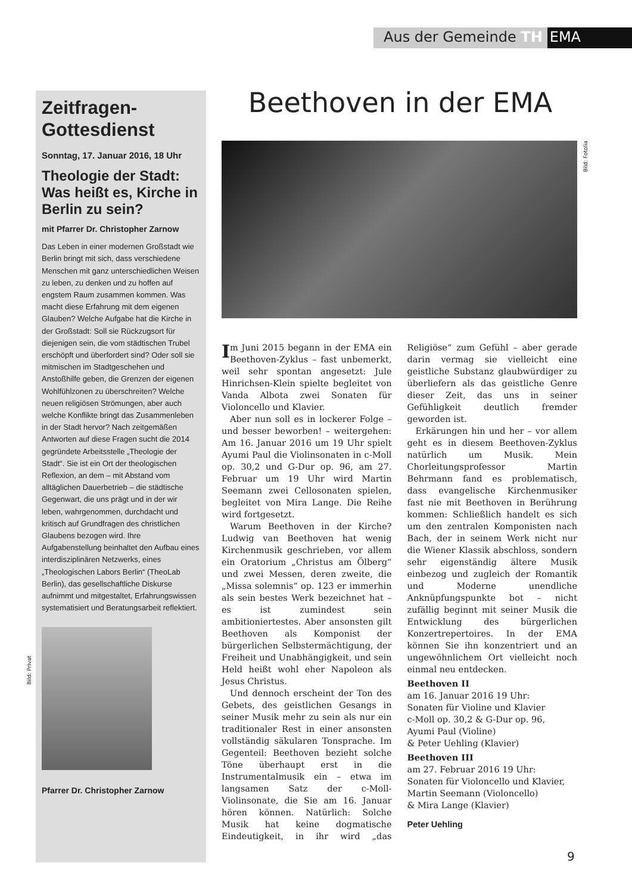Aus der Gemeinde TH EMA
Zeitfragen-
Gottesdienst
Sonntag, 17. Januar 2016, 18 Uhr
Theologie der Stadt: Was heißt es, Kirche in Berlin zu sein?
mit Pfarrer Dr. Christopher Zarnow
Das Leben in einer modernen Großstadt wie Berlin bringt mit sich, dass verschiedene Menschen mit ganz unterschiedlichen Weisen zu leben, zu denken und zu hoffen auf engstem Raum zusammen kommen. Was macht diese Erfahrung mit dem eigenen Glauben? Welche Aufgabe hat die Kirche in der Großstadt: Soll sie Rückzugsort für diejenigen sein, die vom städtischen Trubel erschöpft und überfordert sind? Oder soll sie mitmischen im Stadtgeschehen und Anstoßhilfe geben, die Grenzen der eigenen Wohlfühlzonen zu überschreiten? Welche neuen religiösen Strömungen, aber auch welche Konflikte bringt das Zusammenleben in der Stadt hervor? Nach zeitgemäßen Antworten auf diese Fragen sucht die 2014 gegründete Arbeitsstelle „Theologie der Stadt“. Sie ist ein Ort der theologischen Reflexion, an dem – mit Abstand vom alltäglichen Dauerbetrieb – die städtische Gegenwart, die uns prägt und in der wir leben, wahrgenommen, durchdacht und kritisch auf Grundfragen des christlichen Glaubens bezogen wird. Ihre Aufgabenstellung beinhaltet den Aufbau eines interdisziplinären Netzwerks, eines „Theologischen Labors Berlin“ (TheoLab Berlin), das gesellschaftliche Diskurse aufnimmt und mitgestaltet, Erfahrungswissen systematisiert und Beratungsarbeit reflektiert.
Pfarrer Dr. Christopher Zarnow
Bild: Privat
Beethoven in der EMA
Bild: Fotolia
Im Juni 2015 begann in der EMA ein Beethoven-Zyklus – fast unbemerkt, weil sehr spontan angesetzt: Jule Hinrichsen-Klein spielte begleitet von Vanda Albota zwei Sonaten für Violoncello und Klavier.
Aber nun soll es in lockerer Folge – und besser beworben! – weitergehen: Am 16. Januar 2016 um 19 Uhr spielt Ayumi Paul die Violinsonaten in c-Moll op. 30,2 und G-Dur op. 96, am 27. Februar um 19 Uhr wird Martin Seemann zwei Cellosonaten spielen, begleitet von Mira Lange. Die Reihe wird fortgesetzt.
Warum Beethoven in der Kirche? Ludwig van Beethoven hat wenig Kirchenmusik geschrieben, vor allem ein Oratorium „Christus am Ölberg“ und zwei Messen, deren zweite, die „Missa solemnis“ op. 123 er immerhin als sein bestes Werk bezeichnet hat – es ist zumindest sein ambitioniertestes. Aber ansonsten gilt Beethoven als Komponist der bürgerlichen Selbstermächtigung, der Freiheit und Unabhängigkeit, und sein Held heißt wohl eher Napoleon als Jesus Christus.
Und dennoch erscheint der Ton des Gebets, des geistlichen Gesangs in seiner Musik mehr zu sein als nur ein traditionaler Rest in einer ansonsten vollständig säkularen Tonsprache. Im Gegenteil: Beethoven bezieht solche Töne überhaupt erst in die Instrumentalmusik ein – etwa im langsamen Satz der c-Moll-Violinsonate, die Sie am 16. Januar hören können. Natürlich: Solche Musik hat keine dogmatische Eindeutigkeit, in ihr wird „das Religiöse“ zum Gefühl – aber gerade darin vermag sie vielleicht eine geistliche Substanz glaubwürdiger zu überliefern als das geistliche Genre dieser Zeit, das uns in seiner Gefühligkeit deutlich fremder geworden ist.
Erkärungen hin und her – vor allem geht es in diesem Beethoven-Zyklus natürlich um Musik. Mein Chorleitungsprofessor Martin Behrmann fand es problematisch, dass evangelische Kirchenmusiker fast nie mit Beethoven in Berührung kommen: Schließlich handelt es sich um den zentralen Komponisten nach Bach, der in seinem Werk nicht nur die Wiener Klassik abschloss, sondern sehr eigenständig ältere Musik einbezog und zugleich der Romantik und Moderne unendliche Anknüpfungspunkte bot – nicht zufällig beginnt mit seiner Musik die Entwicklung des bürgerlichen Konzertrepertoires. In der EMA können Sie ihn konzentriert und an ungewöhnlichem Ort vielleicht noch einmal neu entdecken.
Beethoven II
am 16. Januar 2016 19 Uhr:
Sonaten für Violine und Klavier
c-Moll op. 30,2 & G-Dur op. 96,
Ayumi Paul (Violine)
& Peter Uehling (Klavier)
Beethoven III
am 27. Februar 2016 19 Uhr:
Sonaten für Violoncello und Klavier,
Martin Seemann (Violoncello)
& Mira Lange (Klavier)
Peter Uehling
9